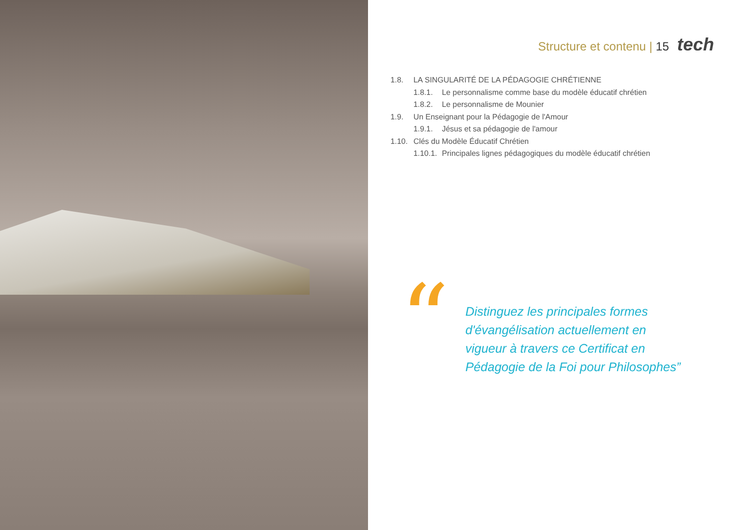Structure et contenu | 15 tech
1.8. LA SINGULARITÉ DE LA PÉDAGOGIE CHRÉTIENNE
1.8.1. Le personnalisme comme base du modèle éducatif chrétien
1.8.2. Le personnalisme de Mounier
1.9. Un Enseignant pour la Pédagogie de l'Amour
1.9.1. Jésus et sa pédagogie de l'amour
1.10. Clés du Modèle Éducatif Chrétien
1.10.1. Principales lignes pédagogiques du modèle éducatif chrétien
“
Distinguez les principales formes
d'évangélisation actuellement en
vigueur à travers ce Certificat en
Pédagogie de la Foi pour Philosophes”